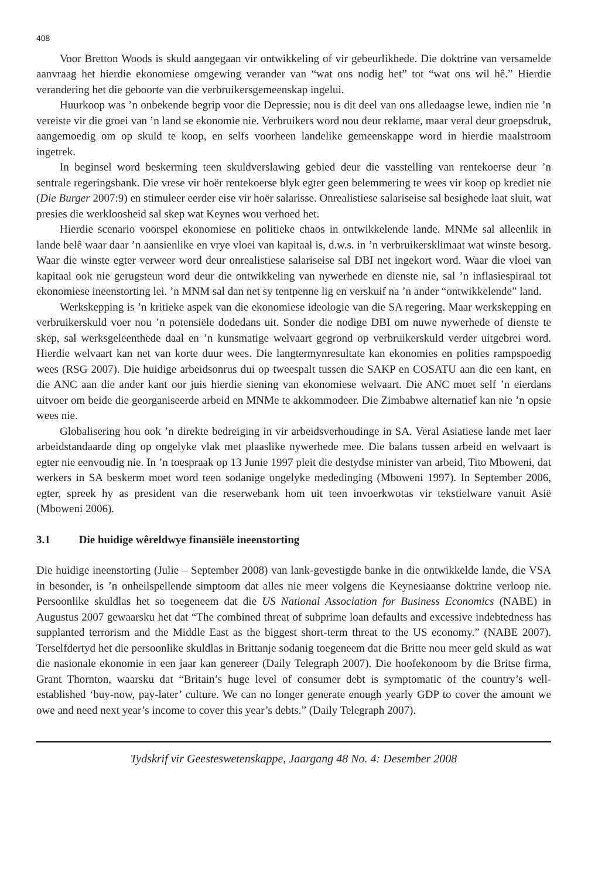408
Voor Bretton Woods is skuld aangegaan vir ontwikkeling of vir gebeurlikhede. Die doktrine van versamelde aanvraag het hierdie ekonomiese omgewing verander van “wat ons nodig het” tot “wat ons wil hê.” Hierdie verandering het die geboorte van die verbruikersgemeenskap ingelui.
Huurkoop was ’n onbekende begrip voor die Depressie; nou is dit deel van ons alledaagse lewe, indien nie ’n vereiste vir die groei van ’n land se ekonomie nie. Verbruikers word nou deur reklame, maar veral deur groepsdruk, aangemoedig om op skuld te koop, en selfs voorheen landelike gemeenskappe word in hierdie maalstroom ingetrek.
In beginsel word beskerming teen skuldverslawing gebied deur die vasstelling van rentekoerse deur ’n sentrale regeringsbank. Die vrese vir hoër rentekoerse blyk egter geen belemmering te wees vir koop op krediet nie (Die Burger 2007:9) en stimuleer eerder eise vir hoër salarisse. Onrealistiese salariseise sal besighede laat sluit, wat presies die werkloosheid sal skep wat Keynes wou verhoed het.
Hierdie scenario voorspel ekonomiese en politieke chaos in ontwikkelende lande. MNMe sal alleenlik in lande belê waar daar ’n aansienlike en vrye vloei van kapitaal is, d.w.s. in ’n verbruikersklimaat wat winste besorg. Waar die winste egter verweer word deur onrealistiese salariseise sal DBI net ingekort word. Waar die vloei van kapitaal ook nie gerugsteun word deur die ontwikkeling van nywerhede en dienste nie, sal ’n inflasiespiraal tot ekonomiese ineenstorting lei. ’n MNM sal dan net sy tentpenne lig en verskuif na ’n ander “ontwikkelende” land.
Werkskepping is ’n kritieke aspek van die ekonomiese ideologie van die SA regering. Maar werkskepping en verbruikerskuld voer nou ’n potensiële dodedans uit. Sonder die nodige DBI om nuwe nywerhede of dienste te skep, sal werksgeleenthede daal en ’n kunsmatige welvaart gegrond op verbruikerskuld verder uitgebrei word. Hierdie welvaart kan net van korte duur wees. Die langtermynresultate kan ekonomies en polities rampspoedig wees (RSG 2007). Die huidige arbeidsonrus dui op tweespalt tussen die SAKP en COSATU aan die een kant, en die ANC aan die ander kant oor juis hierdie siening van ekonomiese welvaart. Die ANC moet self ’n eierdans uitvoer om beide die georganiseerde arbeid en MNMe te akkommodeer. Die Zimbabwe alternatief kan nie ’n opsie wees nie.
Globalisering hou ook ’n direkte bedreiging in vir arbeidsverhoudinge in SA. Veral Asiatiese lande met laer arbeidstandaarde ding op ongelyke vlak met plaaslike nywerhede mee. Die balans tussen arbeid en welvaart is egter nie eenvoudig nie. In ’n toespraak op 13 Junie 1997 pleit die destydse minister van arbeid, Tito Mboweni, dat werkers in SA beskerm moet word teen sodanige ongelyke mededinging (Mboweni 1997). In September 2006, egter, spreek hy as president van die reserwebank hom uit teen invoerkwotas vir tekstielware vanuit Asië (Mboweni 2006).
3.1 Die huidige wêreldwye finansiële ineenstorting
Die huidige ineenstorting (Julie – September 2008) van lank-gevestigde banke in die ontwikkelde lande, die VSA in besonder, is ’n onheilspellende simptoom dat alles nie meer volgens die Keynesiaanse doktrine verloop nie. Persoonlike skuldlas het so toegeneem dat die US National Association for Business Economics (NABE) in Augustus 2007 gewaarsku het dat “The combined threat of subprime loan defaults and excessive indebtedness has supplanted terrorism and the Middle East as the biggest short-term threat to the US economy.” (NABE 2007). Terselfdertyd het die persoonlike skuldlas in Brittanje sodanig toegeneem dat die Britte nou meer geld skuld as wat die nasionale ekonomie in een jaar kan genereer (Daily Telegraph 2007). Die hoofekonoom by die Britse firma, Grant Thornton, waarsku dat “Britain’s huge level of consumer debt is symptomatic of the country’s well-established ‘buy-now, pay-later’ culture. We can no longer generate enough yearly GDP to cover the amount we owe and need next year’s income to cover this year’s debts.” (Daily Telegraph 2007).
Tydskrif vir Geesteswetenskappe, Jaargang 48 No. 4: Desember 2008